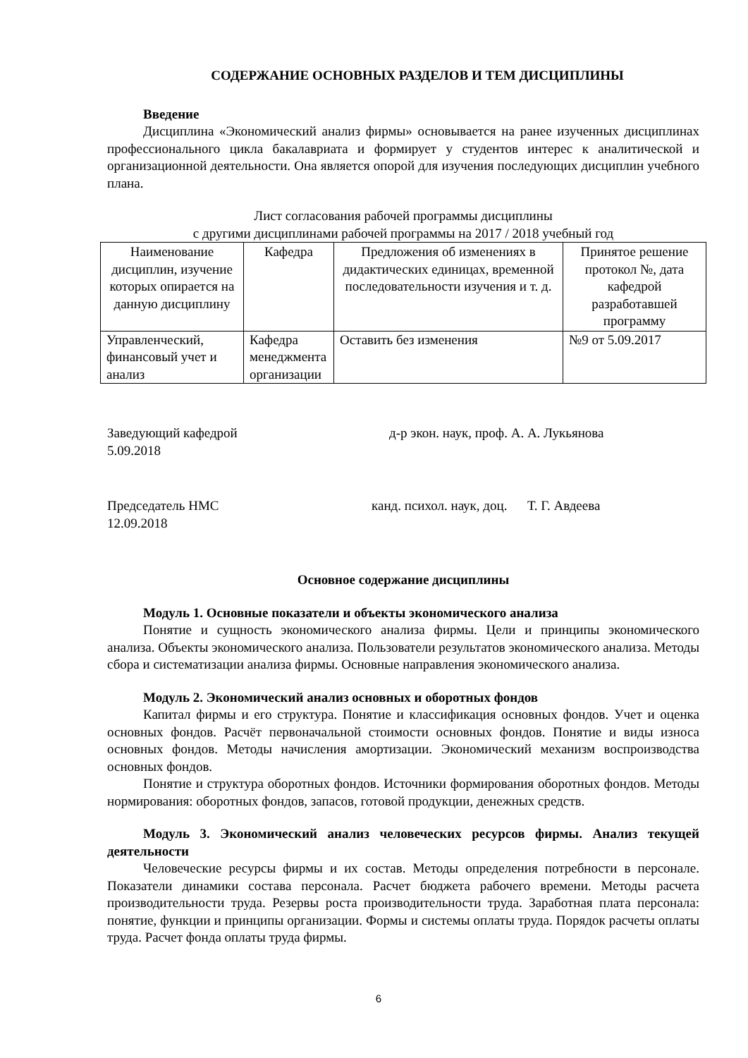СОДЕРЖАНИЕ ОСНОВНЫХ РАЗДЕЛОВ И ТЕМ ДИСЦИПЛИНЫ
Введение
Дисциплина «Экономический анализ фирмы» основывается на ранее изученных дисциплинах профессионального цикла бакалавриата и формирует у студентов интерес к аналитической и организационной деятельности. Она является опорой для изучения последующих дисциплин учебного плана.
Лист согласования рабочей программы дисциплины
с другими дисциплинами рабочей программы на 2017 / 2018 учебный год
| Наименование дисциплин, изучение которых опирается на данную дисциплину | Кафедра | Предложения об изменениях в дидактических единицах, временной последовательности изучения и т. д. | Принятое решение протокол №, дата кафедрой разработавшей программу |
| --- | --- | --- | --- |
| Управленческий, финансовый учет и анализ | Кафедра менеджмента организации | Оставить без изменения | №9 от 5.09.2017 |
Заведующий кафедрой
5.09.2018
д-р экон. наук, проф. А. А. Лукьянова
Председатель НМС
12.09.2018
канд. психол. наук, доц. Т. Г. Авдеева
Основное содержание дисциплины
Модуль 1. Основные показатели и объекты экономического анализа
Понятие и сущность экономического анализа фирмы. Цели и принципы экономического анализа. Объекты экономического анализа. Пользователи результатов экономического анализа. Методы сбора и систематизации анализа фирмы. Основные направления экономического анализа.
Модуль 2. Экономический анализ основных и оборотных фондов
Капитал фирмы и его структура. Понятие и классификация основных фондов. Учет и оценка основных фондов. Расчёт первоначальной стоимости основных фондов. Понятие и виды износа основных фондов. Методы начисления амортизации. Экономический механизм воспроизводства основных фондов.
Понятие и структура оборотных фондов. Источники формирования оборотных фондов. Методы нормирования: оборотных фондов, запасов, готовой продукции, денежных средств.
Модуль 3. Экономический анализ человеческих ресурсов фирмы. Анализ текущей деятельности
Человеческие ресурсы фирмы и их состав. Методы определения потребности в персонале. Показатели динамики состава персонала. Расчет бюджета рабочего времени. Методы расчета производительности труда. Резервы роста производительности труда. Заработная плата персонала: понятие, функции и принципы организации. Формы и системы оплаты труда. Порядок расчеты оплаты труда. Расчет фонда оплаты труда фирмы.
6